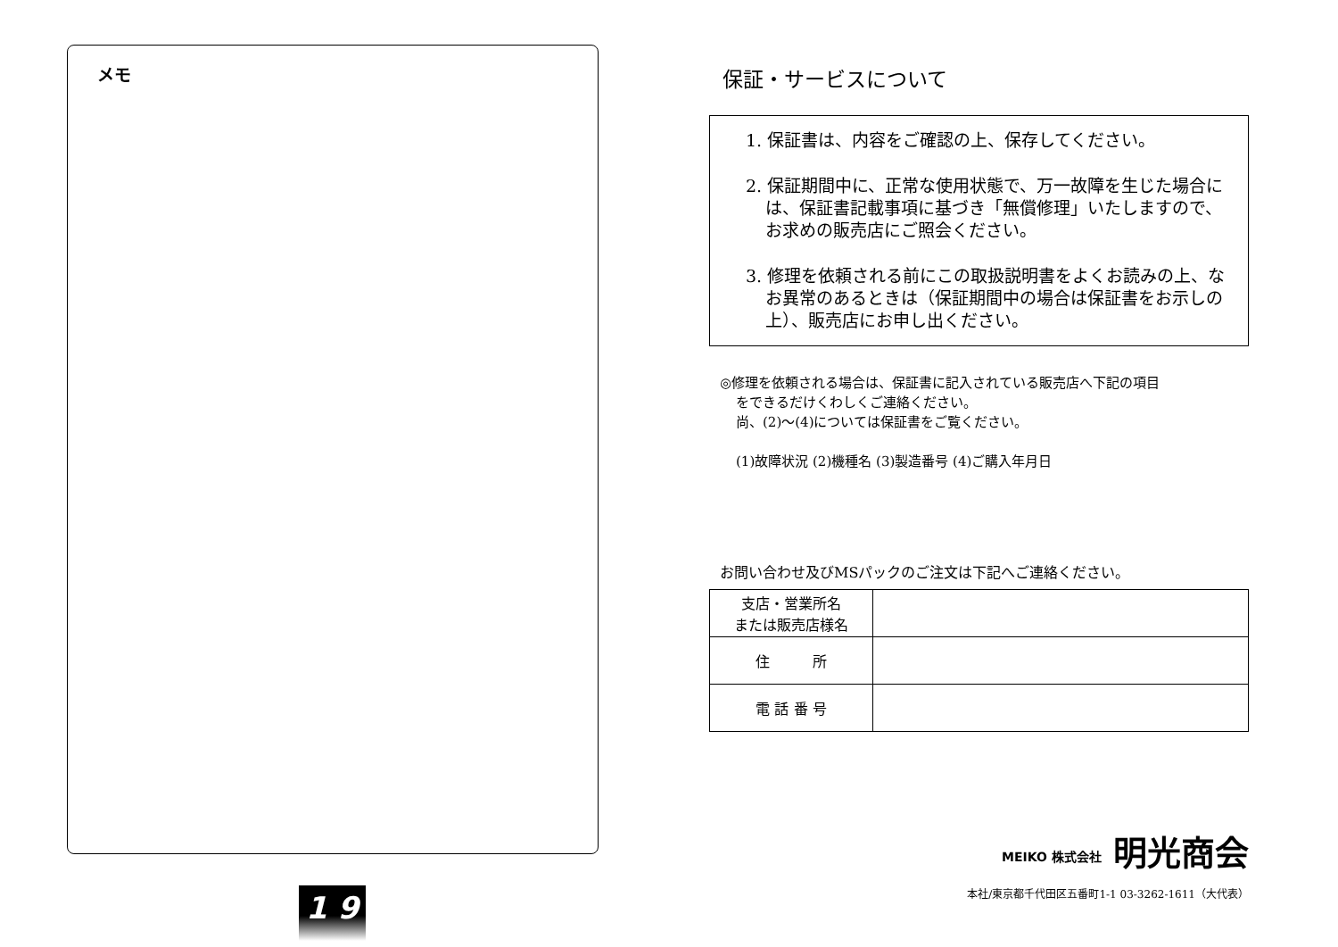メモ
1 9
保証・サービスについて
1. 保証書は、内容をご確認の上、保存してください。
2. 保証期間中に、正常な使用状態で、万一故障を生じた場合には、保証書記載事項に基づき「無償修理」いたしますので、お求めの販売店にご照会ください。
3. 修理を依頼される前にこの取扱説明書をよくお読みの上、なお異常のあるときは（保証期間中の場合は保証書をお示しの上）、販売店にお申し出ください。
◎修理を依頼される場合は、保証書に記入されている販売店へ下記の項目
をできるだけくわしくご連絡ください。
尚、(2)～(4)については保証書をご覧ください。
(1)故障状況 (2)機種名 (3)製造番号 (4)ご購入年月日
お問い合わせ及びMSパックのご注文は下記へご連絡ください。
| 支店・営業所名 または販売店様名 | |
| 住 所 | |
| 電 話 番 号 | |
MEIKO 株式会社 明光商会
本社/東京都千代田区五番町1-1 03-3262-1611（大代表）